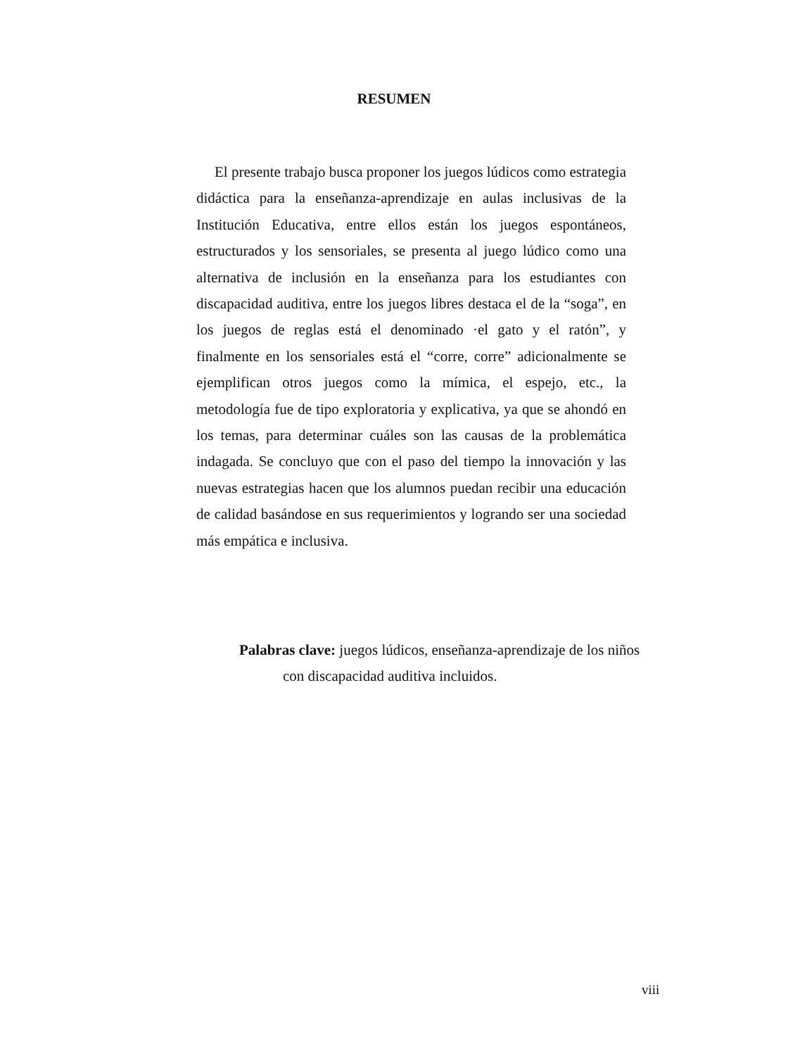RESUMEN
El presente trabajo busca proponer los juegos lúdicos como estrategia didáctica para la enseñanza-aprendizaje en aulas inclusivas de la Institución Educativa, entre ellos están los juegos espontáneos, estructurados y los sensoriales, se presenta al juego lúdico como una alternativa de inclusión en la enseñanza para los estudiantes con discapacidad auditiva, entre los juegos libres destaca el de la “soga”, en los juegos de reglas está el denominado ·el gato y el ratón”, y finalmente en los sensoriales está el “corre, corre” adicionalmente se ejemplifican otros juegos como la mímica, el espejo, etc., la metodología fue de tipo exploratoria y explicativa, ya que se ahondó en los temas, para determinar cuáles son las causas de la problemática indagada. Se concluyo que con el paso del tiempo la innovación y las nuevas estrategias hacen que los alumnos puedan recibir una educación de calidad basándose en sus requerimientos y logrando ser una sociedad más empática e inclusiva.
Palabras clave: juegos lúdicos, enseñanza-aprendizaje de los niños con discapacidad auditiva incluidos.
viii